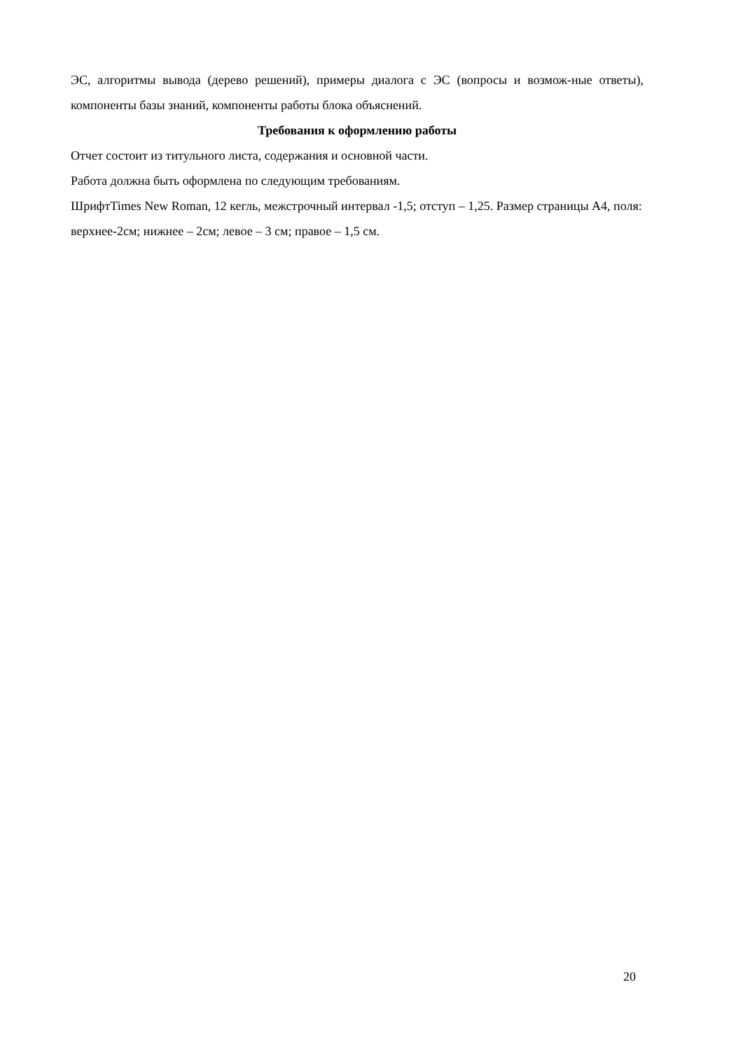ЭС, алгоритмы вывода (дерево решений), примеры диалога с ЭС (вопросы и возмож-ные ответы), компоненты базы знаний, компоненты работы блока объяснений.
Требования к оформлению работы
Отчет состоит из титульного листа, содержания и основной части.
Работа должна быть оформлена по следующим требованиям.
ШрифтTimes New Roman, 12 кегль, межстрочный интервал -1,5; отступ – 1,25. Размер страницы А4, поля: верхнее-2см; нижнее – 2см; левое – 3 см; правое – 1,5 см.
20